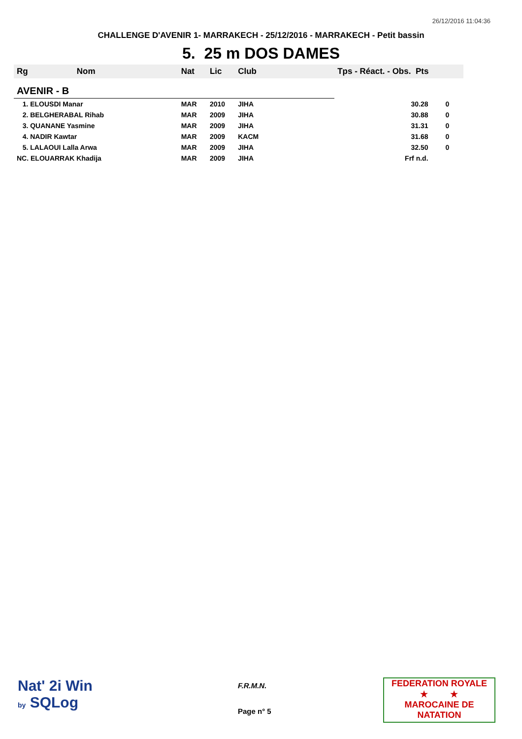26/12/2016 11:04:36
CHALLENGE D'AVENIR 1- MARRAKECH - 25/12/2016 - MARRAKECH - Petit bassin
5. 25 m DOS DAMES
| Rg Nom | | Nat | Lic | Club | Tps - Réact. - Obs. Pts | |
| --- | --- | --- | --- | --- | --- | --- |
| AVENIR - B | | | | | | |
| 1. ELOUSDI Manar | | MAR | 2010 | JIHA | 30.28 | 0 |
| 2. BELGHERABAL Rihab | | MAR | 2009 | JIHA | 30.88 | 0 |
| 3. QUANANE Yasmine | | MAR | 2009 | JIHA | 31.31 | 0 |
| 4. NADIR Kawtar | | MAR | 2009 | KACM | 31.68 | 0 |
| 5. LALAOUI Lalla Arwa | | MAR | 2009 | JIHA | 32.50 | 0 |
| NC. ELOUARRAK Khadija | | MAR | 2009 | JIHA | Frf n.d. | |
Nat' 2i Win
by SQLog
F.R.M.N.
Page n° 5
FEDERATION ROYALE
★ ★
MAROCAINE DE NATATION